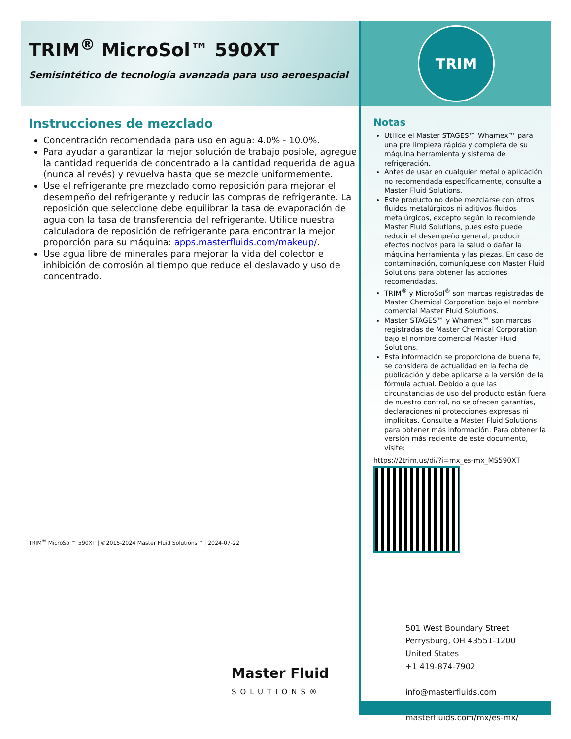TRIM<sup>®</sup> MicroSol™ 590XT
Semisintético de tecnología avanzada para uso aeroespacial
Instrucciones de mezclado
Concentración recomendada para uso en agua: 4.0% - 10.0%.
Para ayudar a garantizar la mejor solución de trabajo posible, agregue la cantidad requerida de concentrado a la cantidad requerida de agua (nunca al revés) y revuelva hasta que se mezcle uniformemente.
Use el refrigerante pre mezclado como reposición para mejorar el desempeño del refrigerante y reducir las compras de refrigerante. La reposición que seleccione debe equilibrar la tasa de evaporación de agua con la tasa de transferencia del refrigerante. Utilice nuestra calculadora de reposición de refrigerante para encontrar la mejor proporción para su máquina: apps.masterfluids.com/makeup/.
Use agua libre de minerales para mejorar la vida del colector e inhibición de corrosión al tiempo que reduce el deslavado y uso de concentrado.
TRIM<sup>®</sup> MicroSol™ 590XT | ©2015-2024 Master Fluid Solutions™ | 2024-07-22
Master Fluid
SOLUTIONS®
TRIM
Notas
Utilice el Master STAGES™ Whamex™ para una pre limpieza rápida y completa de su máquina herramienta y sistema de refrigeración.
Antes de usar en cualquier metal o aplicación no recomendada específicamente, consulte a Master Fluid Solutions.
Este producto no debe mezclarse con otros fluidos metalúrgicos ni aditivos fluidos metalúrgicos, excepto según lo recomiende Master Fluid Solutions, pues esto puede reducir el desempeño general, producir efectos nocivos para la salud o dañar la máquina herramienta y las piezas. En caso de contaminación, comuníquese con Master Fluid Solutions para obtener las acciones recomendadas.
TRIM<sup>®</sup> y MicroSol<sup>®</sup> son marcas registradas de Master Chemical Corporation bajo el nombre comercial Master Fluid Solutions.
Master STAGES™ y Whamex™ son marcas registradas de Master Chemical Corporation bajo el nombre comercial Master Fluid Solutions.
Esta información se proporciona de buena fe, se considera de actualidad en la fecha de publicación y debe aplicarse a la versión de la fórmula actual. Debido a que las circunstancias de uso del producto están fuera de nuestro control, no se ofrecen garantías, declaraciones ni protecciones expresas ni implícitas. Consulte a Master Fluid Solutions para obtener más información. Para obtener la versión más reciente de este documento, visite:
https://2trim.us/di/?i=mx_es-mx_MS590XT
501 West Boundary Street
Perrysburg, OH 43551-1200
United States
+1 419-874-7902
info@masterfluids.com
masterfluids.com/mx/es-mx/